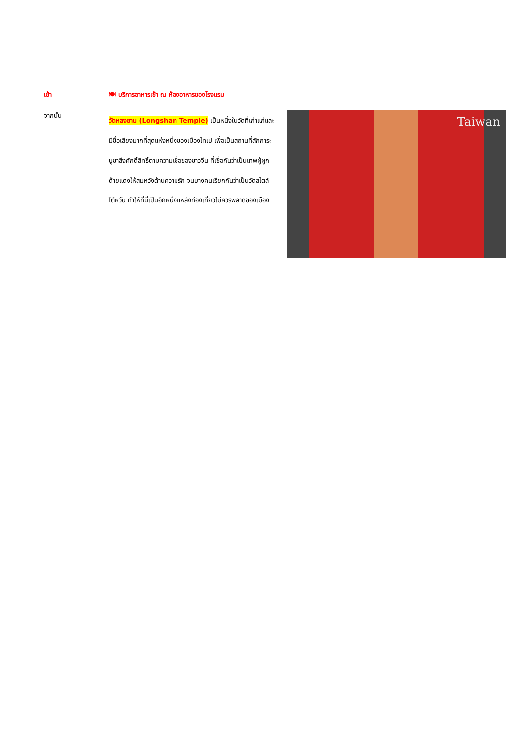เช้า 🍽 บริการอาหารเช้า ณ ห้องอาหารของโรงแรม
จากนั้น
วัดหลงซาน (Longshan Temple) เป็นหนึ่งในวัดที่เก่าแก่และมีชื่อเสียงมากที่สุดแห่งหนึ่งของเมืองไทเป เพื่อเป็นสถานที่สักการะบูชาสิ่งศักดิ์สิทธิ์ตามความเชื่อของชาวจีน ที่เชื่อกันว่าเป็นเทพผู้ผูกด้ายแดงให้สมหวังด้านความรัก จนบางคนเรียกกันว่าเป็นวัดสไตล์ไต้หวัน ทำให้ที่นี่เป็นอีกหนึ่งแหล่งท่องเที่ยวไม่ควรพลาดของเมือง
Taiwan